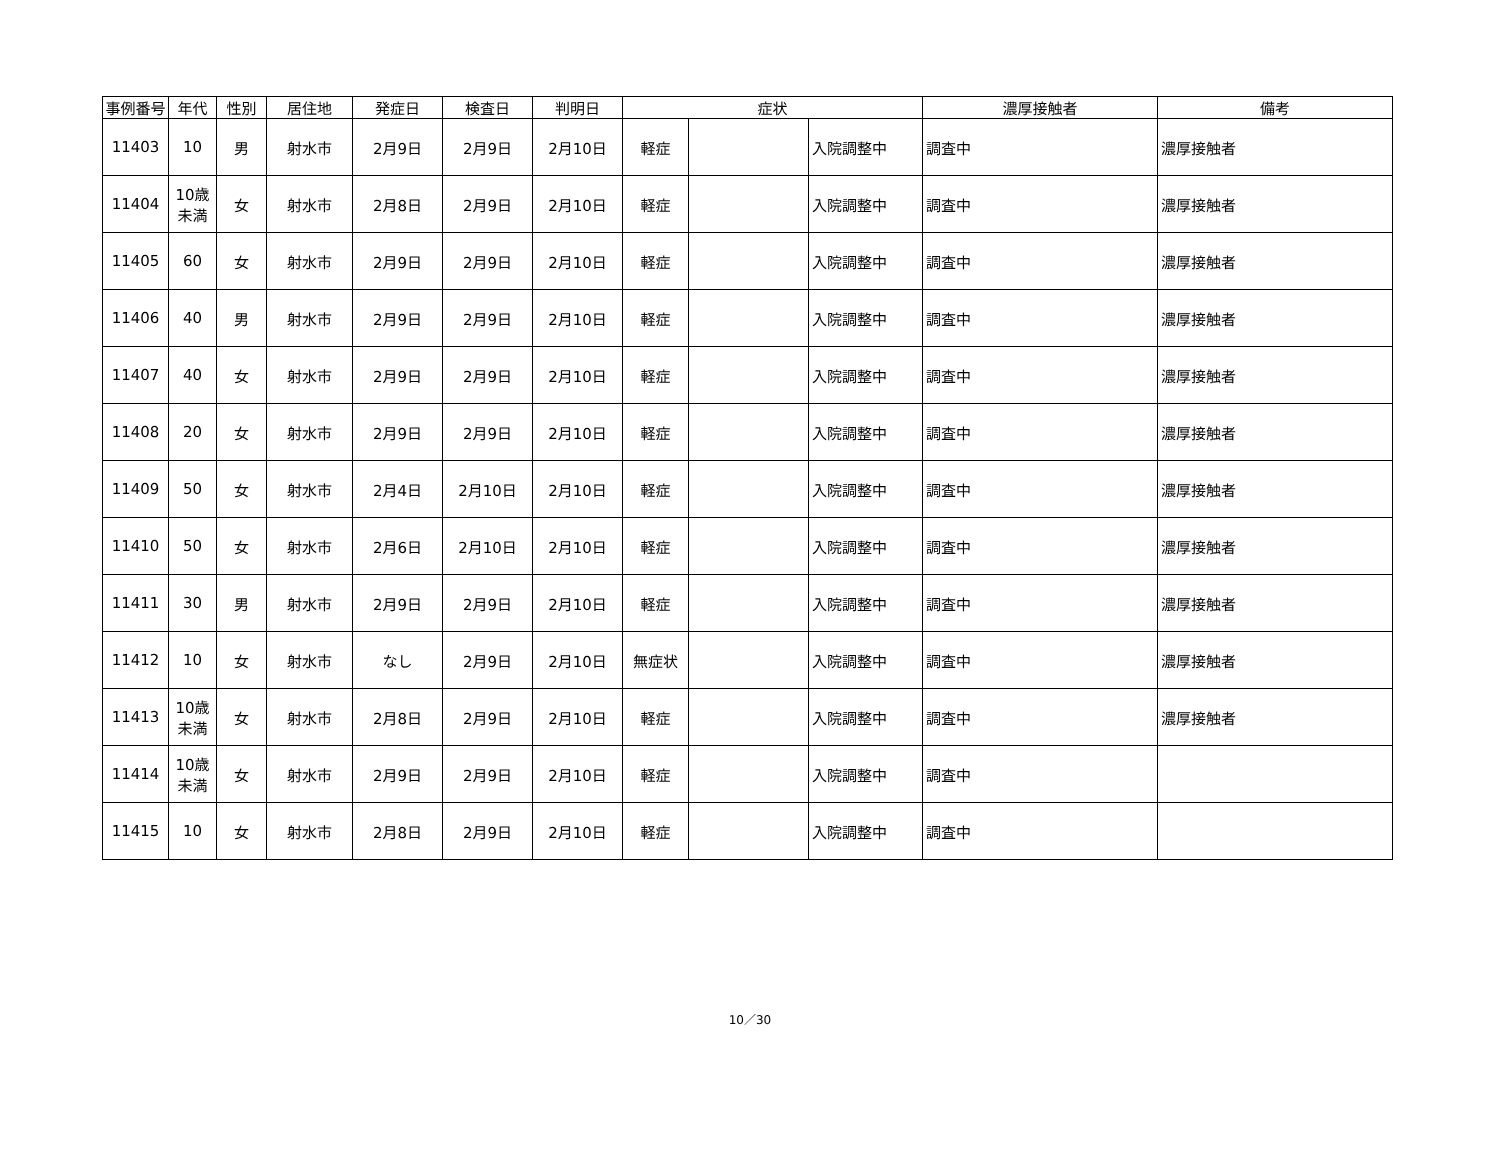| 事例番号 | 年代 | 性別 | 居住地 | 発症日 | 検査日 | 判明日 | 症状 | | | 濃厚接触者 | 備考 |
| --- | --- | --- | --- | --- | --- | --- | --- | --- | --- | --- | --- |
| 11403 | 10 | 男 | 射水市 | 2月9日 | 2月9日 | 2月10日 | 軽症 | | 入院調整中 | 調査中 | 濃厚接触者 |
| 11404 | 10歳 未満 | 女 | 射水市 | 2月8日 | 2月9日 | 2月10日 | 軽症 | | 入院調整中 | 調査中 | 濃厚接触者 |
| 11405 | 60 | 女 | 射水市 | 2月9日 | 2月9日 | 2月10日 | 軽症 | | 入院調整中 | 調査中 | 濃厚接触者 |
| 11406 | 40 | 男 | 射水市 | 2月9日 | 2月9日 | 2月10日 | 軽症 | | 入院調整中 | 調査中 | 濃厚接触者 |
| 11407 | 40 | 女 | 射水市 | 2月9日 | 2月9日 | 2月10日 | 軽症 | | 入院調整中 | 調査中 | 濃厚接触者 |
| 11408 | 20 | 女 | 射水市 | 2月9日 | 2月9日 | 2月10日 | 軽症 | | 入院調整中 | 調査中 | 濃厚接触者 |
| 11409 | 50 | 女 | 射水市 | 2月4日 | 2月10日 | 2月10日 | 軽症 | | 入院調整中 | 調査中 | 濃厚接触者 |
| 11410 | 50 | 女 | 射水市 | 2月6日 | 2月10日 | 2月10日 | 軽症 | | 入院調整中 | 調査中 | 濃厚接触者 |
| 11411 | 30 | 男 | 射水市 | 2月9日 | 2月9日 | 2月10日 | 軽症 | | 入院調整中 | 調査中 | 濃厚接触者 |
| 11412 | 10 | 女 | 射水市 | なし | 2月9日 | 2月10日 | 無症状 | | 入院調整中 | 調査中 | 濃厚接触者 |
| 11413 | 10歳 未満 | 女 | 射水市 | 2月8日 | 2月9日 | 2月10日 | 軽症 | | 入院調整中 | 調査中 | 濃厚接触者 |
| 11414 | 10歳 未満 | 女 | 射水市 | 2月9日 | 2月9日 | 2月10日 | 軽症 | | 入院調整中 | 調査中 | |
| 11415 | 10 | 女 | 射水市 | 2月8日 | 2月9日 | 2月10日 | 軽症 | | 入院調整中 | 調査中 | |
10／30